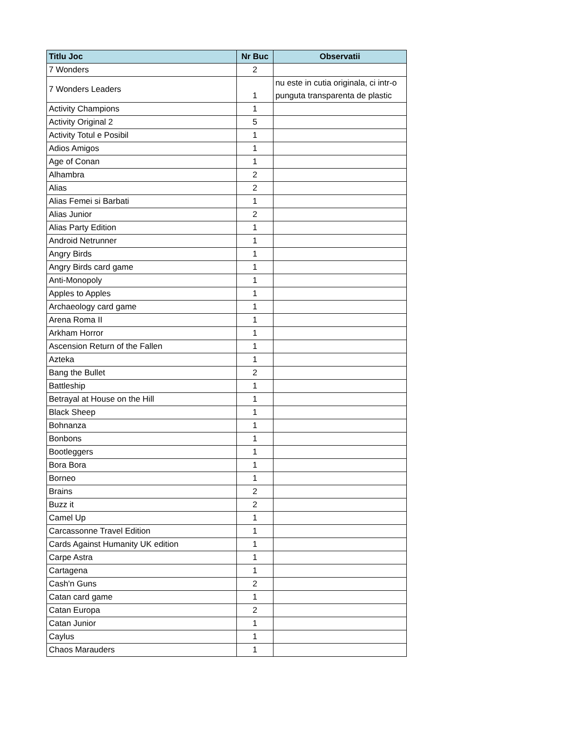| Titlu Joc | Nr Buc | Observatii |
| --- | --- | --- |
| 7 Wonders | 2 | |
| 7 Wonders Leaders | 1 | nu este in cutia originala, ci intr-o punguta transparenta de plastic |
| Activity Champions | 1 | |
| Activity Original 2 | 5 | |
| Activity Totul e Posibil | 1 | |
| Adios Amigos | 1 | |
| Age of Conan | 1 | |
| Alhambra | 2 | |
| Alias | 2 | |
| Alias Femei si Barbati | 1 | |
| Alias Junior | 2 | |
| Alias Party Edition | 1 | |
| Android Netrunner | 1 | |
| Angry Birds | 1 | |
| Angry Birds card game | 1 | |
| Anti-Monopoly | 1 | |
| Apples to Apples | 1 | |
| Archaeology card game | 1 | |
| Arena Roma II | 1 | |
| Arkham Horror | 1 | |
| Ascension Return of the Fallen | 1 | |
| Azteka | 1 | |
| Bang the Bullet | 2 | |
| Battleship | 1 | |
| Betrayal at House on the Hill | 1 | |
| Black Sheep | 1 | |
| Bohnanza | 1 | |
| Bonbons | 1 | |
| Bootleggers | 1 | |
| Bora Bora | 1 | |
| Borneo | 1 | |
| Brains | 2 | |
| Buzz it | 2 | |
| Camel Up | 1 | |
| Carcassonne Travel Edition | 1 | |
| Cards Against Humanity UK edition | 1 | |
| Carpe Astra | 1 | |
| Cartagena | 1 | |
| Cash'n Guns | 2 | |
| Catan card game | 1 | |
| Catan Europa | 2 | |
| Catan Junior | 1 | |
| Caylus | 1 | |
| Chaos Marauders | 1 | |